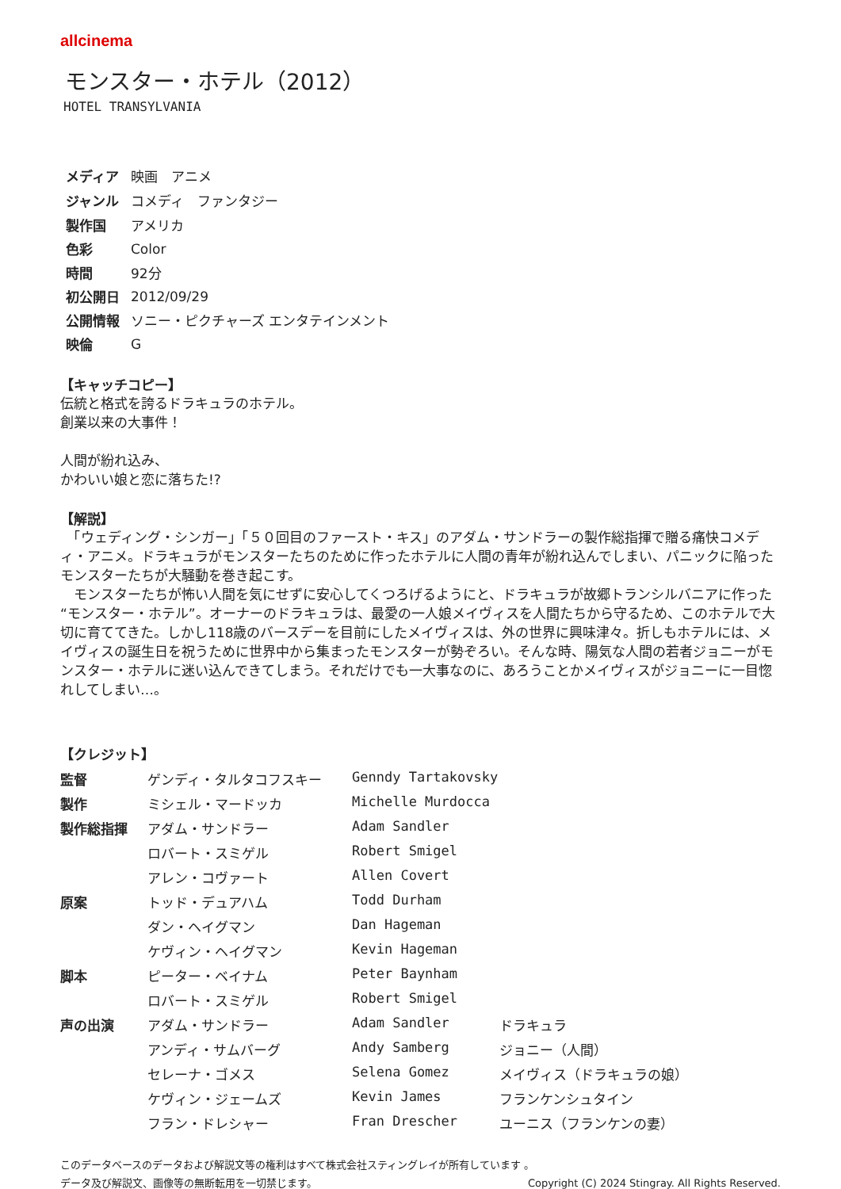allcinema
モンスター・ホテル（2012）
HOTEL TRANSYLVANIA
| メディア | 映画 アニメ |
| ジャンル | コメディ ファンタジー |
| 製作国 | アメリカ |
| 色彩 | Color |
| 時間 | 92分 |
| 初公開日 | 2012/09/29 |
| 公開情報 | ソニー・ピクチャーズ エンタテインメント |
| 映倫 | G |
【キャッチコピー】
伝統と格式を誇るドラキュラのホテル。
創業以来の大事件！
人間が紛れ込み、
かわいい娘と恋に落ちた!?
【解説】
　「ウェディング・シンガー」「５０回目のファースト・キス」のアダム・サンドラーの製作総指揮で贈る痛快コメディ・アニメ。ドラキュラがモンスターたちのために作ったホテルに人間の青年が紛れ込んでしまい、パニックに陥ったモンスターたちが大騒動を巻き起こす。
　モンスターたちが怖い人間を気にせずに安心してくつろげるようにと、ドラキュラが故郷トランシルバニアに作った“モンスター・ホテル”。オーナーのドラキュラは、最愛の一人娘メイヴィスを人間たちから守るため、このホテルで大切に育ててきた。しかし118歳のバースデーを目前にしたメイヴィスは、外の世界に興味津々。折しもホテルには、メイヴィスの誕生日を祝うために世界中から集まったモンスターが勢ぞろい。そんな時、陽気な人間の若者ジョニーがモンスター・ホテルに迷い込んできてしまう。それだけでも一大事なのに、あろうことかメイヴィスがジョニーに一目惚れしてしまい…。
【クレジット】
| 監督 | ゲンディ・タルタコフスキー | Genndy Tartakovsky | |
| 製作 | ミシェル・マードッカ | Michelle Murdocca | |
| 製作総指揮 | アダム・サンドラー | Adam Sandler | |
| | ロバート・スミゲル | Robert Smigel | |
| | アレン・コヴァート | Allen Covert | |
| 原案 | トッド・デュアハム | Todd Durham | |
| | ダン・ヘイグマン | Dan Hageman | |
| | ケヴィン・ヘイグマン | Kevin Hageman | |
| 脚本 | ピーター・ベイナム | Peter Baynham | |
| | ロバート・スミゲル | Robert Smigel | |
| 声の出演 | アダム・サンドラー | Adam Sandler | ドラキュラ |
| | アンディ・サムバーグ | Andy Samberg | ジョニー（人間） |
| | セレーナ・ゴメス | Selena Gomez | メイヴィス（ドラキュラの娘） |
| | ケヴィン・ジェームズ | Kevin James | フランケンシュタイン |
| | フラン・ドレシャー | Fran Drescher | ユーニス（フランケンの妻） |
このデータベースのデータおよび解説文等の権利はすべて株式会社スティングレイが所有しています 。
データ及び解説文、画像等の無断転用を一切禁じます。 Copyright (C) 2024 Stingray. All Rights Reserved.